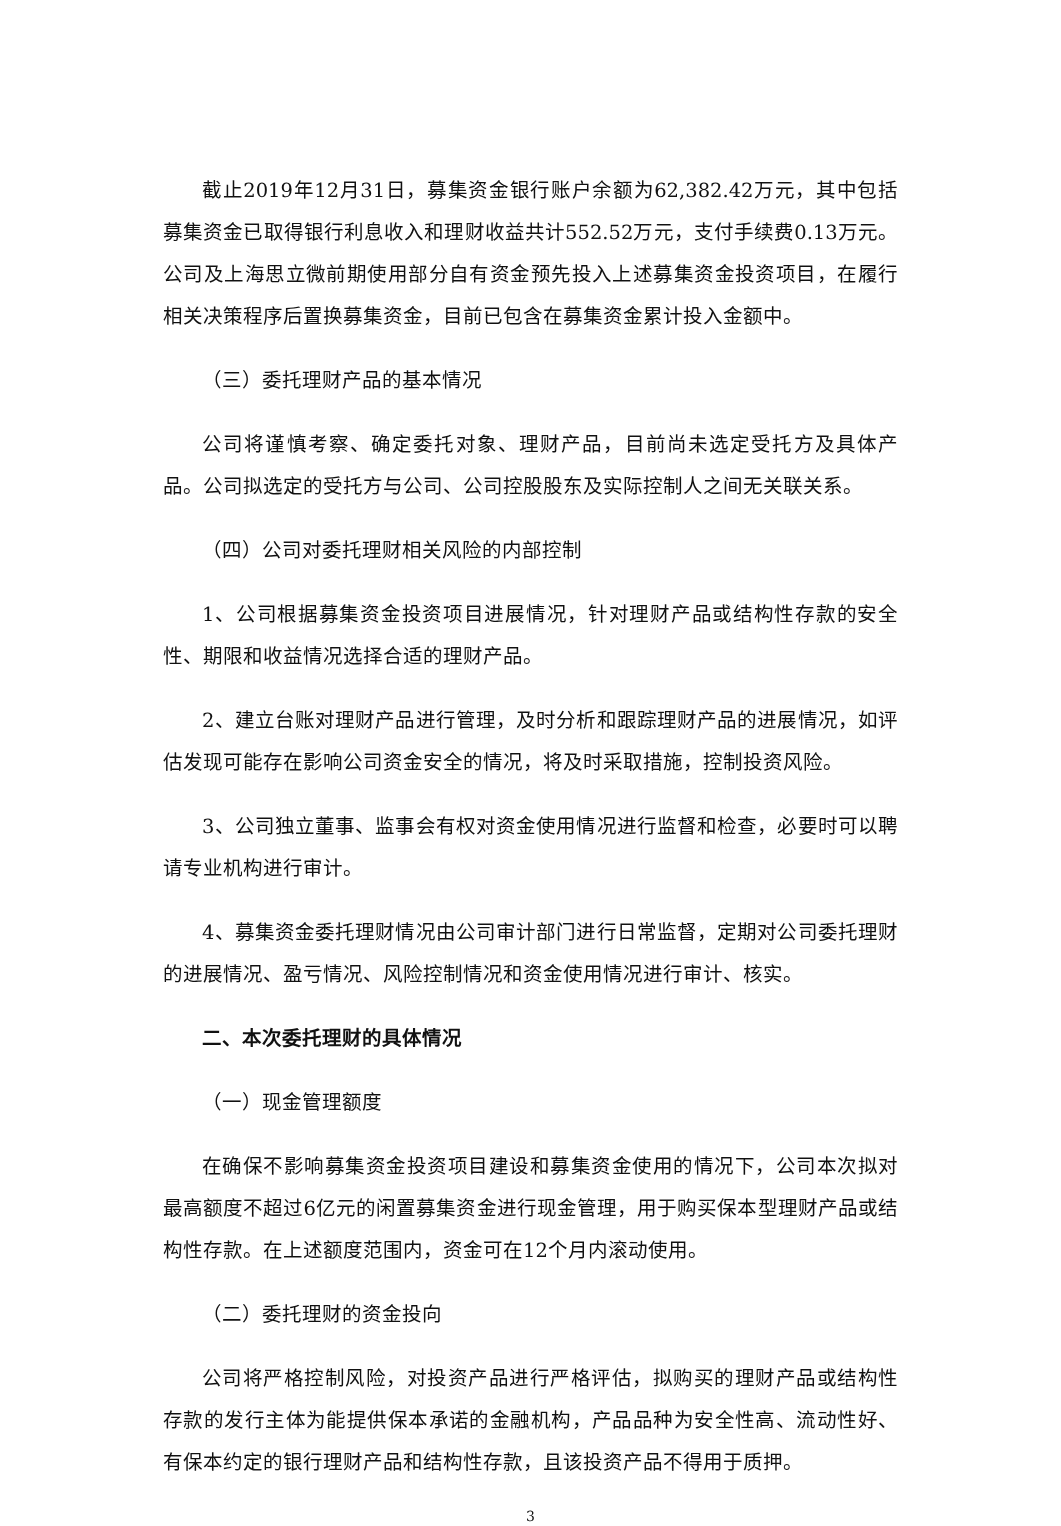截止2019年12月31日，募集资金银行账户余额为62,382.42万元，其中包括募集资金已取得银行利息收入和理财收益共计552.52万元，支付手续费0.13万元。公司及上海思立微前期使用部分自有资金预先投入上述募集资金投资项目，在履行相关决策程序后置换募集资金，目前已包含在募集资金累计投入金额中。
（三）委托理财产品的基本情况
公司将谨慎考察、确定委托对象、理财产品，目前尚未选定受托方及具体产品。公司拟选定的受托方与公司、公司控股股东及实际控制人之间无关联关系。
（四）公司对委托理财相关风险的内部控制
1、公司根据募集资金投资项目进展情况，针对理财产品或结构性存款的安全性、期限和收益情况选择合适的理财产品。
2、建立台账对理财产品进行管理，及时分析和跟踪理财产品的进展情况，如评估发现可能存在影响公司资金安全的情况，将及时采取措施，控制投资风险。
3、公司独立董事、监事会有权对资金使用情况进行监督和检查，必要时可以聘请专业机构进行审计。
4、募集资金委托理财情况由公司审计部门进行日常监督，定期对公司委托理财的进展情况、盈亏情况、风险控制情况和资金使用情况进行审计、核实。
二、本次委托理财的具体情况
（一）现金管理额度
在确保不影响募集资金投资项目建设和募集资金使用的情况下，公司本次拟对最高额度不超过6亿元的闲置募集资金进行现金管理，用于购买保本型理财产品或结构性存款。在上述额度范围内，资金可在12个月内滚动使用。
（二）委托理财的资金投向
公司将严格控制风险，对投资产品进行严格评估，拟购买的理财产品或结构性存款的发行主体为能提供保本承诺的金融机构，产品品种为安全性高、流动性好、有保本约定的银行理财产品和结构性存款，且该投资产品不得用于质押。
3